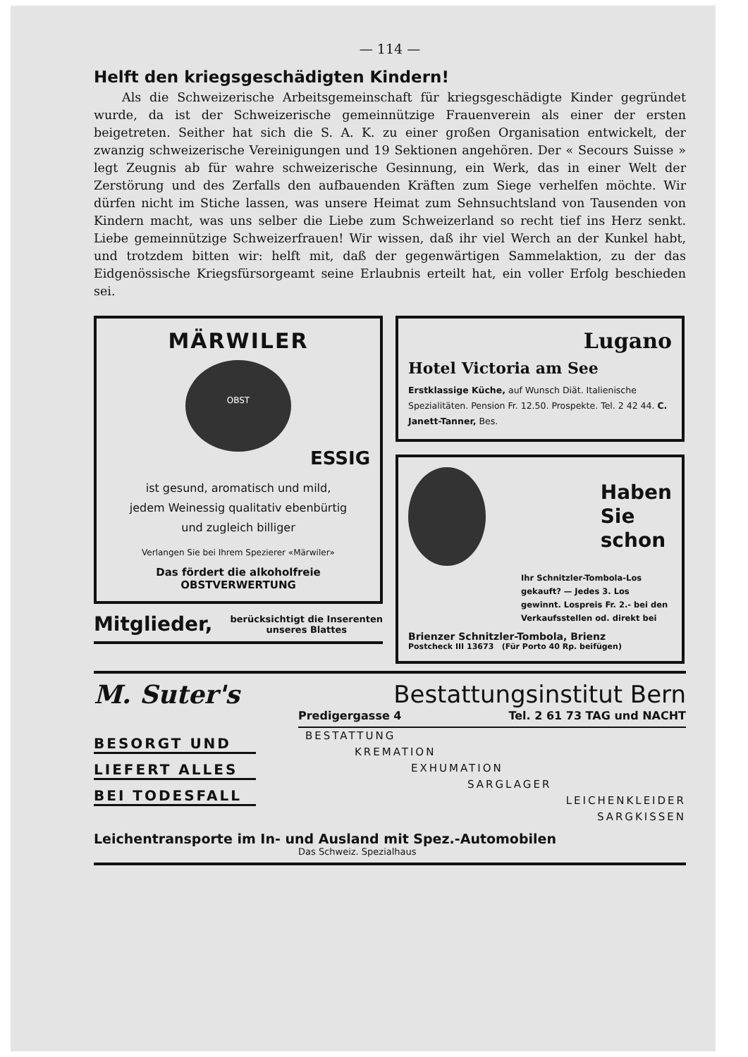— 114 —
Helft den kriegsgeschädigten Kindern!
Als die Schweizerische Arbeitsgemeinschaft für kriegsgeschädigte Kinder gegründet wurde, da ist der Schweizerische gemeinnützige Frauenverein als einer der ersten beigetreten. Seither hat sich die S. A. K. zu einer großen Organisation entwickelt, der zwanzig schweizerische Vereinigungen und 19 Sektionen angehören. Der « Secours Suisse » legt Zeugnis ab für wahre schweizerische Gesinnung, ein Werk, das in einer Welt der Zerstörung und des Zerfalls den aufbauenden Kräften zum Siege verhelfen möchte. Wir dürfen nicht im Stiche lassen, was unsere Heimat zum Sehnsuchtsland von Tausenden von Kindern macht, was uns selber die Liebe zum Schweizerland so recht tief ins Herz senkt. Liebe gemeinnützige Schweizerfrauen! Wir wissen, daß ihr viel Werch an der Kunkel habt, und trotzdem bitten wir: helft mit, daß der gegenwärtigen Sammelaktion, zu der das Eidgenössische Kriegsfürsorgeamt seine Erlaubnis erteilt hat, ein voller Erfolg beschieden sei.
MÄRWILER
OBST
ESSIG
ist gesund, aromatisch und mild,
jedem Weinessig qualitativ ebenbürtig
und zugleich billiger
Verlangen Sie bei Ihrem Spezierer «Märwiler»
Das fördert die alkoholfreie
OBSTVERWERTUNG
Mitglieder, berücksichtigt die Inserenten
unseres Blattes
Lugano
Hotel Victoria am See
Erstklassige Küche, auf Wunsch Diät. Italienische Spezialitäten. Pension Fr. 12.50. Prospekte. Tel. 2 42 44. C. Janett-Tanner, Bes.
Haben
Sie
schon
Ihr Schnitzler-Tombola-Los gekauft? — Jedes 3. Los gewinnt. Lospreis Fr. 2.- bei den Verkaufsstellen od. direkt bei
Brienzer Schnitzler-Tombola, Brienz
Postcheck III 13673 (Für Porto 40 Rp. beifügen)
M. Suter's Bestattungsinstitut Bern
Predigergasse 4 Tel. 2 61 73 TAG und NACHT
BESORGT UND
LIEFERT ALLES
BEI TODESFALL
BESTATTUNG
KREMATION
EXHUMATION
SARGLAGER
LEICHENKLEIDER
SARGKISSEN
Leichentransporte im In- und Ausland mit Spez.-Automobilen
Das Schweiz. Spezialhaus